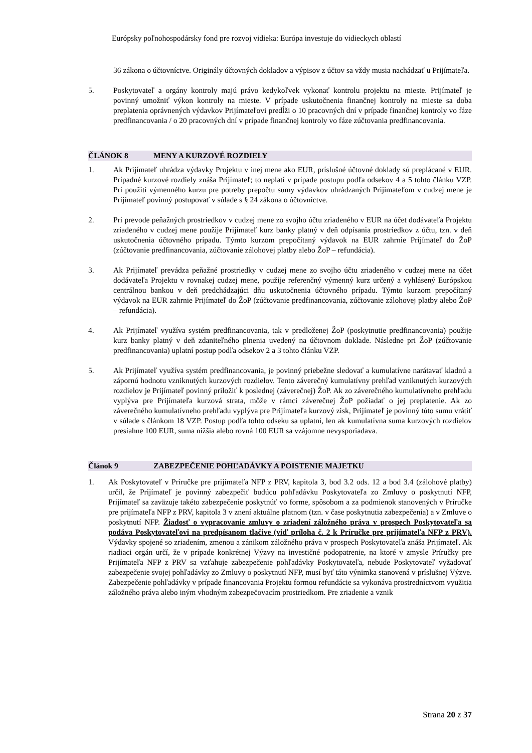Európsky poľnohospodársky fond pre rozvoj vidieka: Európa investuje do vidieckych oblastí
36 zákona o účtovníctve. Originály účtovných dokladov a výpisov z účtov sa vždy musia nachádzať u Prijímateľa.
5. Poskytovateľ a orgány kontroly majú právo kedykoľvek vykonať kontrolu projektu na mieste. Prijímateľ je povinný umožniť výkon kontroly na mieste. V prípade uskutočnenia finančnej kontroly na mieste sa doba preplatenia oprávnených výdavkov Prijímateľovi predĺži o 10 pracovných dní v prípade finančnej kontroly vo fáze predfinancovania / o 20 pracovných dní v prípade finančnej kontroly vo fáze zúčtovania predfinancovania.
ČLÁNOK 8 MENY A KURZOVÉ ROZDIELY
1. Ak Prijímateľ uhrádza výdavky Projektu v inej mene ako EUR, príslušné účtovné doklady sú preplácané v EUR. Prípadné kurzové rozdiely znáša Prijímateľ; to neplatí v prípade postupu podľa odsekov 4 a 5 tohto článku VZP. Pri použití výmenného kurzu pre potreby prepočtu sumy výdavkov uhrádzaných Prijímateľom v cudzej mene je Prijímateľ povinný postupovať v súlade s § 24 zákona o účtovníctve.
2. Pri prevode peňažných prostriedkov v cudzej mene zo svojho účtu zriadeného v EUR na účet dodávateľa Projektu zriadeného v cudzej mene použije Prijímateľ kurz banky platný v deň odpísania prostriedkov z účtu, tzn. v deň uskutočnenia účtovného prípadu. Týmto kurzom prepočítaný výdavok na EUR zahrnie Prijímateľ do ŽoP (zúčtovanie predfinancovania, zúčtovanie zálohovej platby alebo ŽoP – refundácia).
3. Ak Prijímateľ prevádza peňažné prostriedky v cudzej mene zo svojho účtu zriadeného v cudzej mene na účet dodávateľa Projektu v rovnakej cudzej mene, použije referenčný výmenný kurz určený a vyhlásený Európskou centrálnou bankou v deň predchádzajúci dňu uskutočnenia účtovného prípadu. Týmto kurzom prepočítaný výdavok na EUR zahrnie Prijímateľ do ŽoP (zúčtovanie predfinancovania, zúčtovanie zálohovej platby alebo ŽoP – refundácia).
4. Ak Prijímateľ využíva systém predfinancovania, tak v predloženej ŽoP (poskytnutie predfinancovania) použije kurz banky platný v deň zdaniteľného plnenia uvedený na účtovnom doklade. Následne pri ŽoP (zúčtovanie predfinancovania) uplatní postup podľa odsekov 2 a 3 tohto článku VZP.
5. Ak Prijímateľ využíva systém predfinancovania, je povinný priebežne sledovať a kumulatívne narátavať kladnú a zápornú hodnotu vzniknutých kurzových rozdielov. Tento záverečný kumulatívny prehľad vzniknutých kurzových rozdielov je Prijímateľ povinný priložiť k poslednej (záverečnej) ŽoP. Ak zo záverečného kumulatívneho prehľadu vyplýva pre Prijímateľa kurzová strata, môže v rámci záverečnej ŽoP požiadať o jej preplatenie. Ak zo záverečného kumulatívneho prehľadu vyplýva pre Prijímateľa kurzový zisk, Prijímateľ je povinný túto sumu vrátiť v súlade s článkom 18 VZP. Postup podľa tohto odseku sa uplatní, len ak kumulatívna suma kurzových rozdielov presiahne 100 EUR, suma nižšia alebo rovná 100 EUR sa vzájomne nevysporiadava.
Článok 9 ZABEZPEČENIE POHĽADÁVKY A POISTENIE MAJETKU
1. Ak Poskytovateľ v Príručke pre prijímateľa NFP z PRV, kapitola 3, bod 3.2 ods. 12 a bod 3.4 (zálohové platby) určil, že Prijímateľ je povinný zabezpečiť budúcu pohľadávku Poskytovateľa zo Zmluvy o poskytnutí NFP, Prijímateľ sa zaväzuje takéto zabezpečenie poskytnúť vo forme, spôsobom a za podmienok stanovených v Príručke pre prijímateľa NFP z PRV, kapitola 3 v znení aktuálne platnom (tzn. v čase poskytnutia zabezpečenia) a v Zmluve o poskytnutí NFP. Žiadosť o vypracovanie zmluvy o zriadení záložného práva v prospech Poskytovateľa sa podáva Poskytovateľovi na predpísanom tlačive (viď príloha č. 2 k Príručke pre prijímateľa NFP z PRV). Výdavky spojené so zriadením, zmenou a zánikom záložného práva v prospech Poskytovateľa znáša Prijímateľ. Ak riadiaci orgán určí, že v prípade konkrétnej Výzvy na investičné podopatrenie, na ktoré v zmysle Príručky pre Prijímateľa NFP z PRV sa vzťahuje zabezpečenie pohľadávky Poskytovateľa, nebude Poskytovateľ vyžadovať zabezpečenie svojej pohľadávky zo Zmluvy o poskytnutí NFP, musí byť táto výnimka stanovená v príslušnej Výzve. Zabezpečenie pohľadávky v prípade financovania Projektu formou refundácie sa vykonáva prostredníctvom využitia záložného práva alebo iným vhodným zabezpečovacím prostriedkom. Pre zriadenie a vznik
Strana 20 z 37